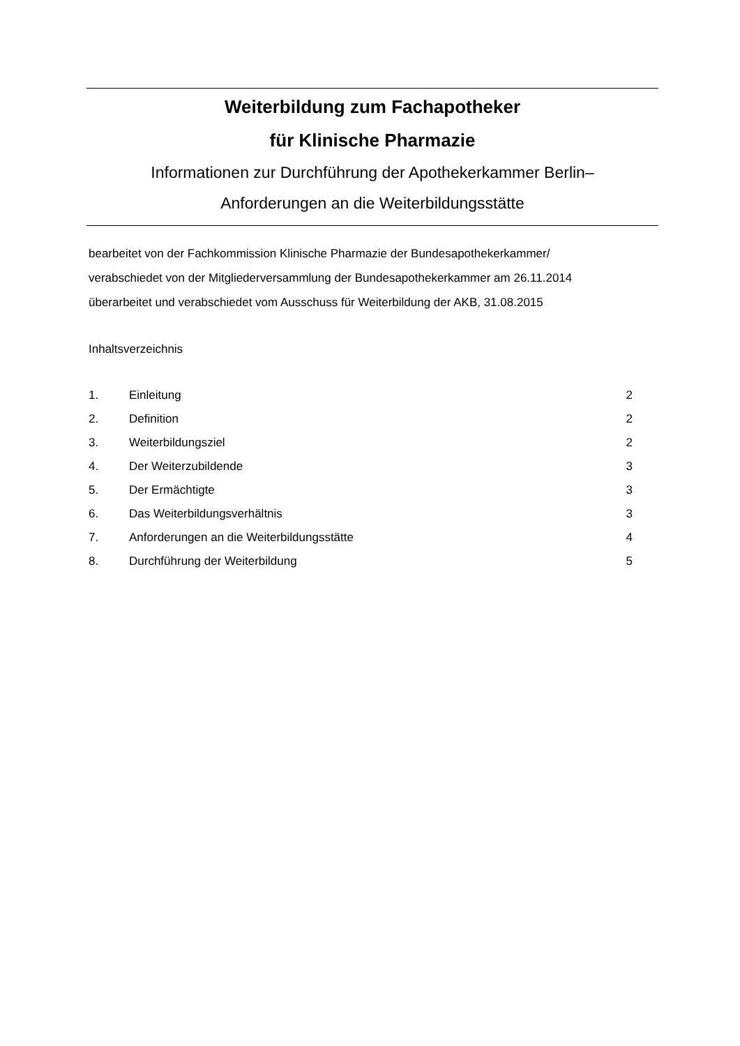Weiterbildung zum Fachapotheker
für Klinische Pharmazie
Informationen zur Durchführung der Apothekerkammer Berlin–
Anforderungen an die Weiterbildungsstätte
bearbeitet von der Fachkommission Klinische Pharmazie der Bundesapothekerkammer/
verabschiedet von der Mitgliederversammlung der Bundesapothekerkammer am 26.11.2014
überarbeitet und verabschiedet vom Ausschuss für Weiterbildung der AKB, 31.08.2015
Inhaltsverzeichnis
1. Einleitung 2
2. Definition 2
3. Weiterbildungsziel 2
4. Der Weiterzubildende 3
5. Der Ermächtigte 3
6. Das Weiterbildungsverhältnis 3
7. Anforderungen an die Weiterbildungsstätte 4
8. Durchführung der Weiterbildung 5